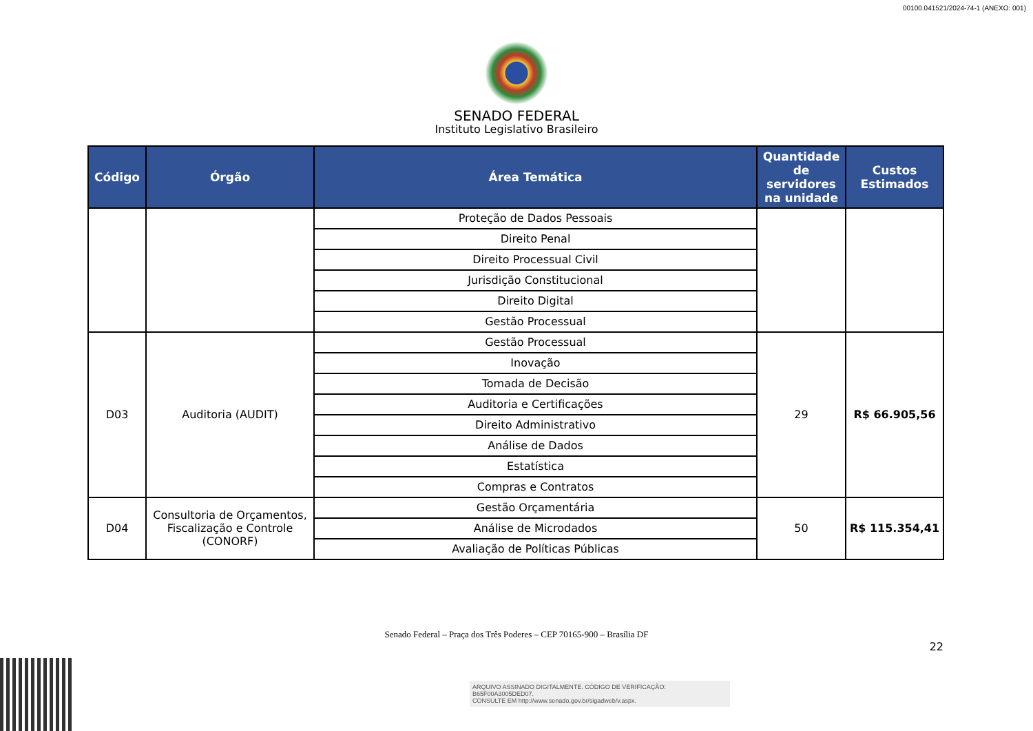00100.041521/2024-74-1 (ANEXO: 001)
SENADO FEDERAL
Instituto Legislativo Brasileiro
| Código | Órgão | Área Temática | Quantidade de servidores na unidade | Custos Estimados |
| --- | --- | --- | --- | --- |
| | | Proteção de Dados Pessoais | | |
| | | Direito Penal | | |
| | | Direito Processual Civil | | |
| | | Jurisdição Constitucional | | |
| | | Direito Digital | | |
| | | Gestão Processual | | |
| D03 | Auditoria (AUDIT) | Gestão Processual | 29 | R$ 66.905,56 |
| | | Inovação | | |
| | | Tomada de Decisão | | |
| | | Auditoria e Certificações | | |
| | | Direito Administrativo | | |
| | | Análise de Dados | | |
| | | Estatística | | |
| | | Compras e Contratos | | |
| D04 | Consultoria de Orçamentos, Fiscalização e Controle (CONORF) | Gestão Orçamentária | 50 | R$ 115.354,41 |
| | | Análise de Microdados | | |
| | | Avaliação de Políticas Públicas | | |
Senado Federal – Praça dos Três Poderes – CEP 70165-900 – Brasília DF
22
ARQUIVO ASSINADO DIGITALMENTE. CÓDIGO DE VERIFICAÇÃO: B65F00A3005DED07.
CONSULTE EM http://www.senado.gov.br/sigadweb/v.aspx.